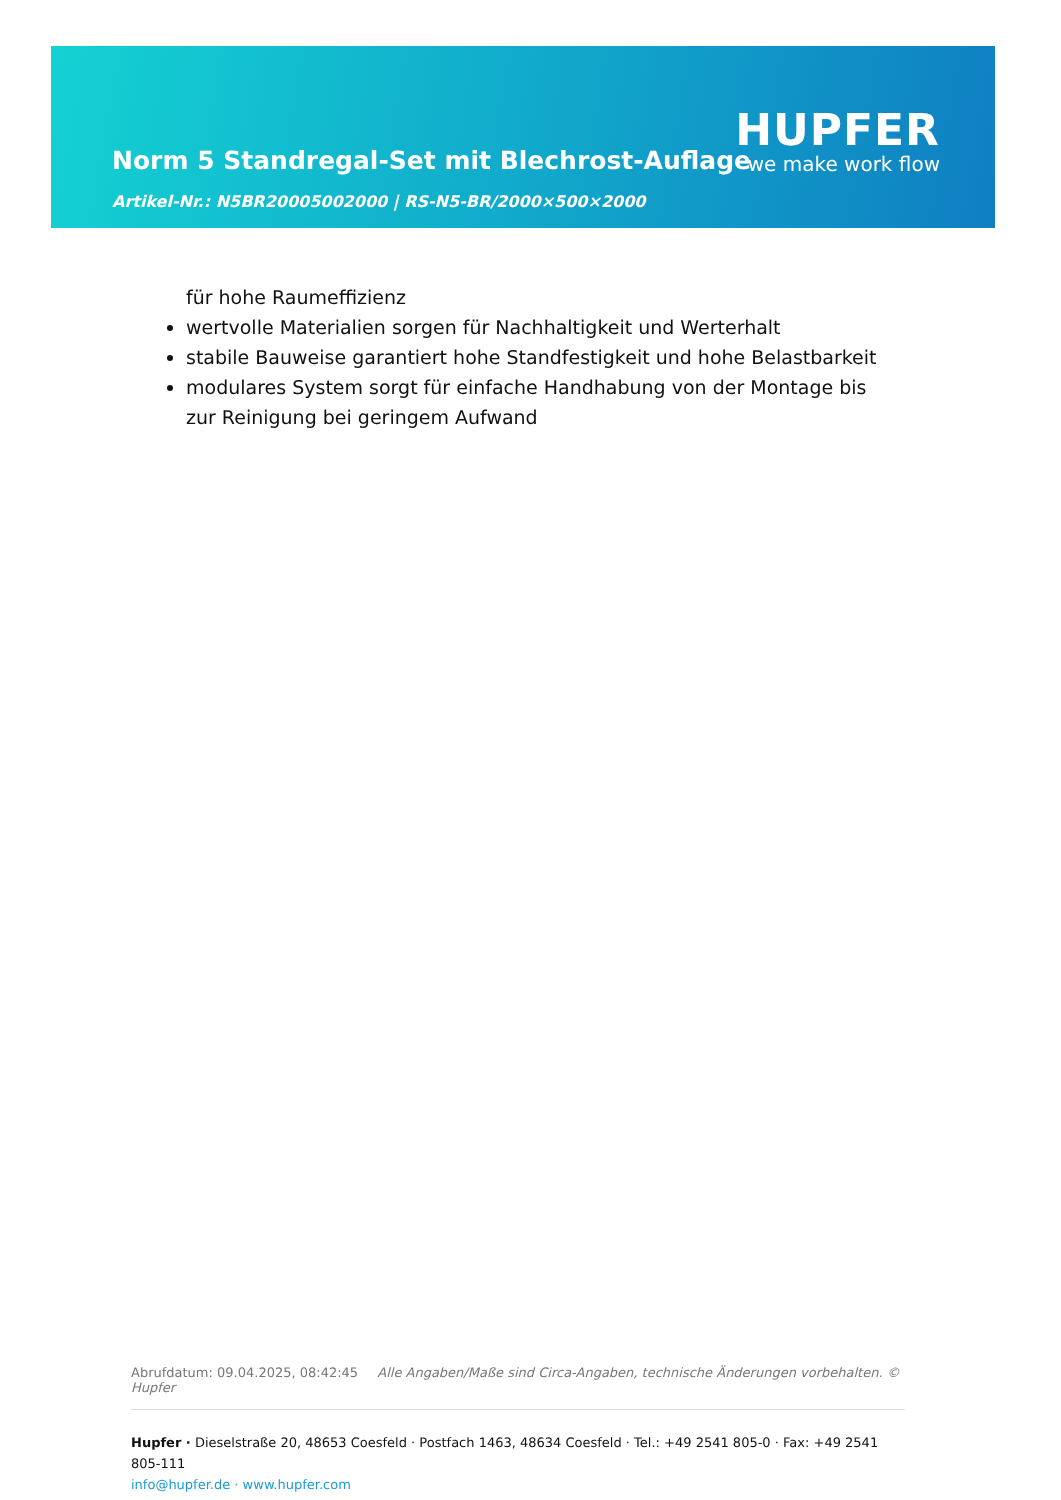Norm 5 Standregal-Set mit Blechrost-Auflage
Artikel-Nr.: N5BR20005002000 | RS-N5-BR/2000×500×2000
HUPFER
we make work flow
für hohe Raumeffizienz
wertvolle Materialien sorgen für Nachhaltigkeit und Werterhalt
stabile Bauweise garantiert hohe Standfestigkeit und hohe Belastbarkeit
modulares System sorgt für einfache Handhabung von der Montage bis zur Reinigung bei geringem Aufwand
Abrufdatum: 09.04.2025, 08:42:45 Alle Angaben/Maße sind Circa-Angaben, technische Änderungen vorbehalten. © Hupfer
Hupfer · Dieselstraße 20, 48653 Coesfeld · Postfach 1463, 48634 Coesfeld · Tel.: +49 2541 805-0 · Fax: +49 2541 805-111
info@hupfer.de · www.hupfer.com